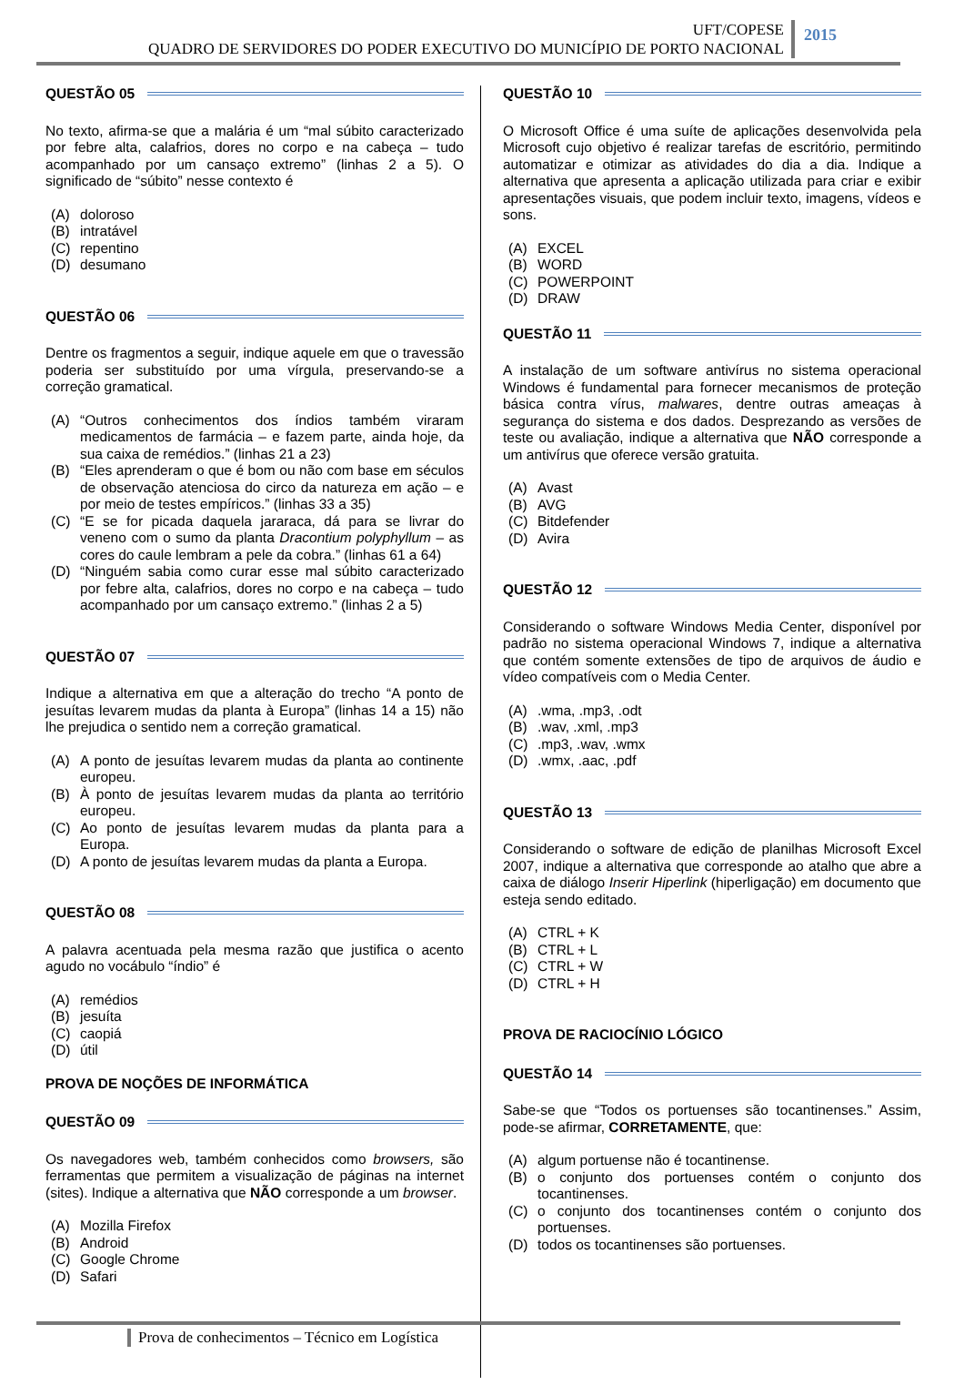UFT/COPESE
QUADRO DE SERVIDORES DO PODER EXECUTIVO DO MUNICÍPIO DE PORTO NACIONAL
2015
QUESTÃO 05
No texto, afirma-se que a malária é um “mal súbito caracterizado por febre alta, calafrios, dores no corpo e na cabeça – tudo acompanhado por um cansaço extremo” (linhas 2 a 5). O significado de “súbito” nesse contexto é
(A) doloroso
(B) intratável
(C) repentino
(D) desumano
QUESTÃO 06
Dentre os fragmentos a seguir, indique aquele em que o travessão poderia ser substituído por uma vírgula, preservando-se a correção gramatical.
(A) “Outros conhecimentos dos índios também viraram medicamentos de farmácia – e fazem parte, ainda hoje, da sua caixa de remédios.” (linhas 21 a 23)
(B) “Eles aprenderam o que é bom ou não com base em séculos de observação atenciosa do circo da natureza em ação – e por meio de testes empíricos.” (linhas 33 a 35)
(C) “E se for picada daquela jararaca, dá para se livrar do veneno com o sumo da planta Dracontium polyphyllum – as cores do caule lembram a pele da cobra.” (linhas 61 a 64)
(D) “Ninguém sabia como curar esse mal súbito caracterizado por febre alta, calafrios, dores no corpo e na cabeça – tudo acompanhado por um cansaço extremo.” (linhas 2 a 5)
QUESTÃO 07
Indique a alternativa em que a alteração do trecho “A ponto de jesuítas levarem mudas da planta à Europa” (linhas 14 a 15) não lhe prejudica o sentido nem a correção gramatical.
(A) A ponto de jesuítas levarem mudas da planta ao continente europeu.
(B) À ponto de jesuítas levarem mudas da planta ao território europeu.
(C) Ao ponto de jesuítas levarem mudas da planta para a Europa.
(D) A ponto de jesuítas levarem mudas da planta a Europa.
QUESTÃO 08
A palavra acentuada pela mesma razão que justifica o acento agudo no vocábulo “índio” é
(A) remédios
(B) jesuíta
(C) caopiá
(D) útil
PROVA DE NOÇÕES DE INFORMÁTICA
QUESTÃO 09
Os navegadores web, também conhecidos como browsers, são ferramentas que permitem a visualização de páginas na internet (sites). Indique a alternativa que NÃO corresponde a um browser.
(A) Mozilla Firefox
(B) Android
(C) Google Chrome
(D) Safari
QUESTÃO 10
O Microsoft Office é uma suíte de aplicações desenvolvida pela Microsoft cujo objetivo é realizar tarefas de escritório, permitindo automatizar e otimizar as atividades do dia a dia. Indique a alternativa que apresenta a aplicação utilizada para criar e exibir apresentações visuais, que podem incluir texto, imagens, vídeos e sons.
(A) EXCEL
(B) WORD
(C) POWERPOINT
(D) DRAW
QUESTÃO 11
A instalação de um software antivírus no sistema operacional Windows é fundamental para fornecer mecanismos de proteção básica contra vírus, malwares, dentre outras ameaças à segurança do sistema e dos dados. Desprezando as versões de teste ou avaliação, indique a alternativa que NÃO corresponde a um antivírus que oferece versão gratuita.
(A) Avast
(B) AVG
(C) Bitdefender
(D) Avira
QUESTÃO 12
Considerando o software Windows Media Center, disponível por padrão no sistema operacional Windows 7, indique a alternativa que contém somente extensões de tipo de arquivos de áudio e vídeo compatíveis com o Media Center.
(A).wma, .mp3, .odt
(B).wav, .xml, .mp3
(C).mp3, .wav, .wmx
(D).wmx, .aac, .pdf
QUESTÃO 13
Considerando o software de edição de planilhas Microsoft Excel 2007, indique a alternativa que corresponde ao atalho que abre a caixa de diálogo Inserir Hiperlink (hiperligação) em documento que esteja sendo editado.
(A) CTRL + K
(B) CTRL + L
(C) CTRL + W
(D) CTRL + H
PROVA DE RACIOCÍNIO LÓGICO
QUESTÃO 14
Sabe-se que “Todos os portuenses são tocantinenses.” Assim, pode-se afirmar, CORRETAMENTE, que:
(A) algum portuense não é tocantinense.
(B) o conjunto dos portuenses contém o conjunto dos tocantinenses.
(C) o conjunto dos tocantinenses contém o conjunto dos portuenses.
(D) todos os tocantinenses são portuenses.
Prova de conhecimentos – Técnico em Logística